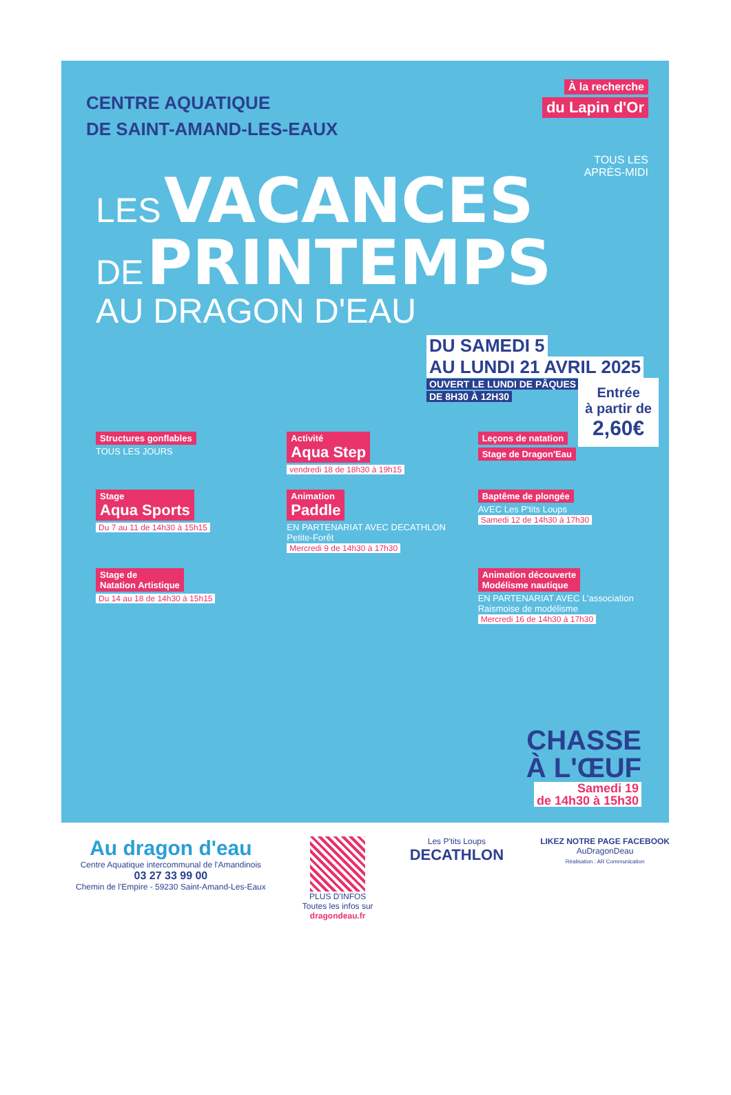CENTRE AQUATIQUE
DE SAINT-AMAND-LES-EAUX
À la recherche
du Lapin d'Or
TOUS LES
APRÈS-MIDI
LES VACANCES
DE PRINTEMPS
AU DRAGON D'EAU
DU SAMEDI 5
AU LUNDI 21 AVRIL 2025
OUVERT LE LUNDI DE PÂQUES
DE 8H30 À 12H30
Entrée
à partir de
2,60€
Structures gonflables
TOUS LES JOURS
Activité
Aqua Step
vendredi 18 de 18h30 à 19h15
Leçons de natation
Stage de Dragon'Eau
Stage
Aqua Sports
Du 7 au 11 de 14h30 à 15h15
Animation
Paddle
EN PARTENARIAT AVEC DECATHLON Petite-Forêt
Mercredi 9 de 14h30 à 17h30
Baptême de plongée
AVEC Les P'tits Loups
Samedi 12 de 14h30 à 17h30
Stage de
Natation Artistique
Du 14 au 18 de 14h30 à 15h15
Animation découverte
Modélisme nautique
EN PARTENARIAT AVEC L'association Raismoise de modélisme
Mercredi 16 de 14h30 à 17h30
CHASSE
À L'ŒUF
Samedi 19
de 14h30 à 15h30
Au dragon d'eau
Centre Aquatique intercommunal de l'Amandinois
03 27 33 99 00
Chemin de l'Empire - 59230 Saint-Amand-Les-Eaux
PLUS D'INFOS
Toutes les infos sur
dragondeau.fr
Les P'tits Loups
DECATHLON
LIKEZ NOTRE PAGE FACEBOOK
AuDragonDeau
Réalisation : AR Communication